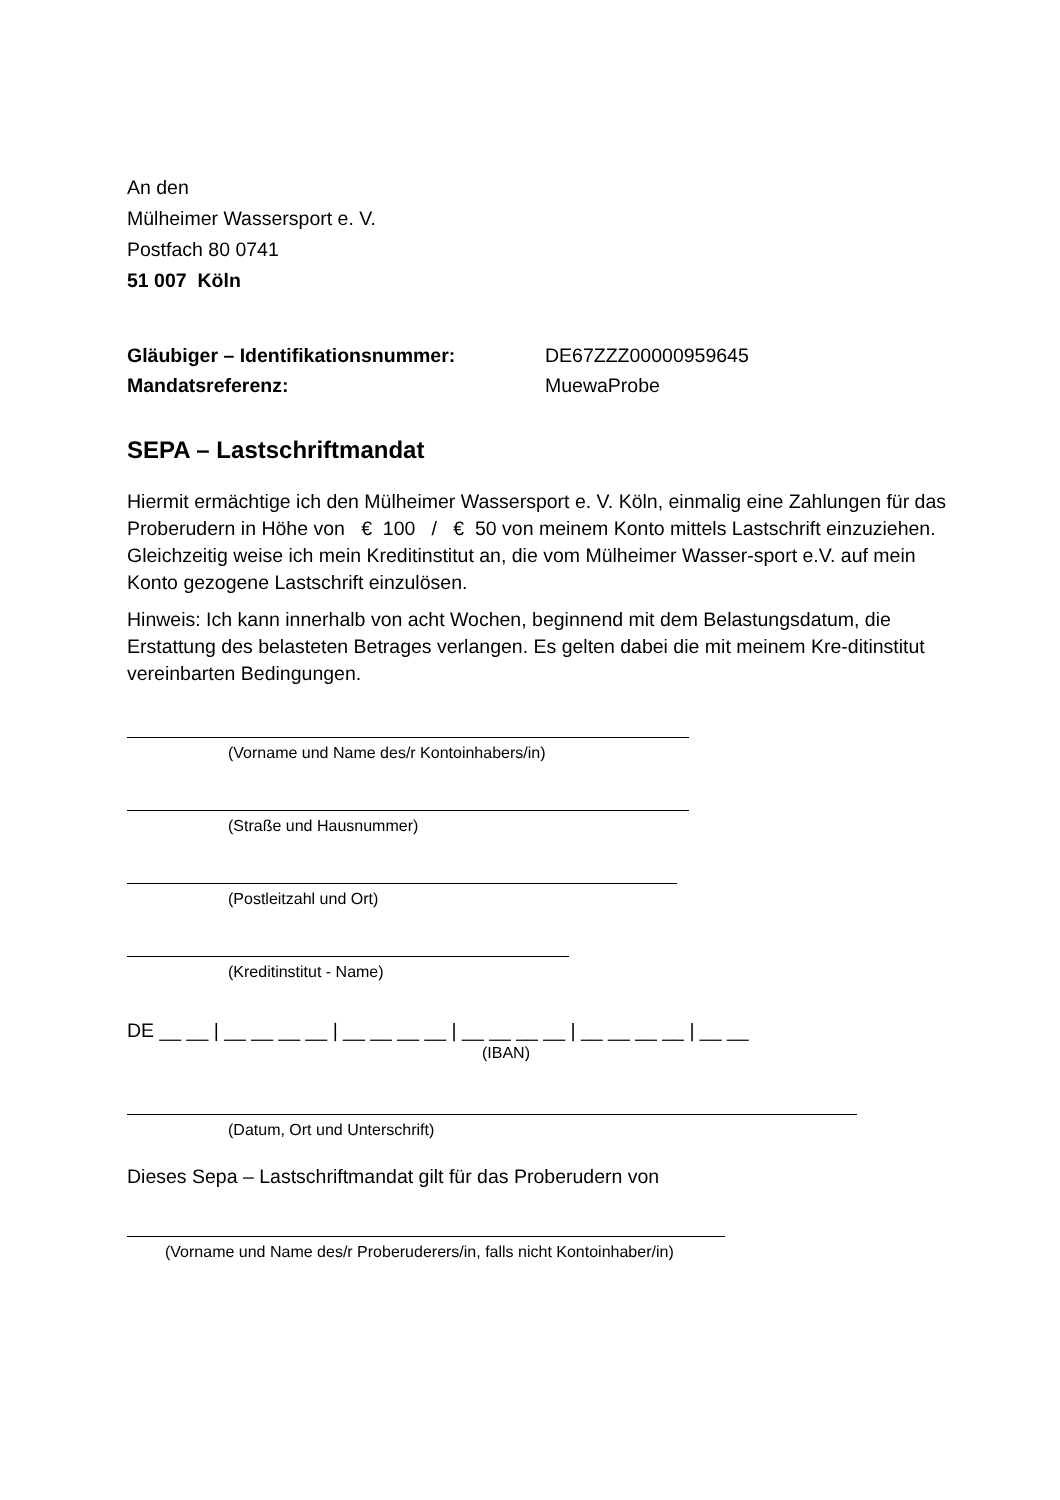An den
Mülheimer Wassersport e. V.
Postfach 80 0741
51 007 Köln
Gläubiger – Identifikationsnummer: DE67ZZZ00000959645
Mandatsreferenz: MuewaProbe
SEPA – Lastschriftmandat
Hiermit ermächtige ich den Mülheimer Wassersport e. V. Köln, einmalig eine Zahlungen für das Proberudern in Höhe von € 100 / € 50 von meinem Konto mittels Lastschrift einzuziehen. Gleichzeitig weise ich mein Kreditinstitut an, die vom Mülheimer Wasser-sport e.V. auf mein Konto gezogene Lastschrift einzulösen.
Hinweis: Ich kann innerhalb von acht Wochen, beginnend mit dem Belastungsdatum, die Erstattung des belasteten Betrages verlangen. Es gelten dabei die mit meinem Kre-ditinstitut vereinbarten Bedingungen.
(Vorname und Name des/r Kontoinhabers/in)
(Straße und Hausnummer)
(Postleitzahl und Ort)
(Kreditinstitut - Name)
DE __ __ | __ __ __ __ | __ __ __ __ | __ __ __ __ | __ __ __ __ | __ __
(IBAN)
(Datum, Ort und Unterschrift)
Dieses Sepa – Lastschriftmandat gilt für das Proberudern von
(Vorname und Name des/r Proberuderers/in, falls nicht Kontoinhaber/in)